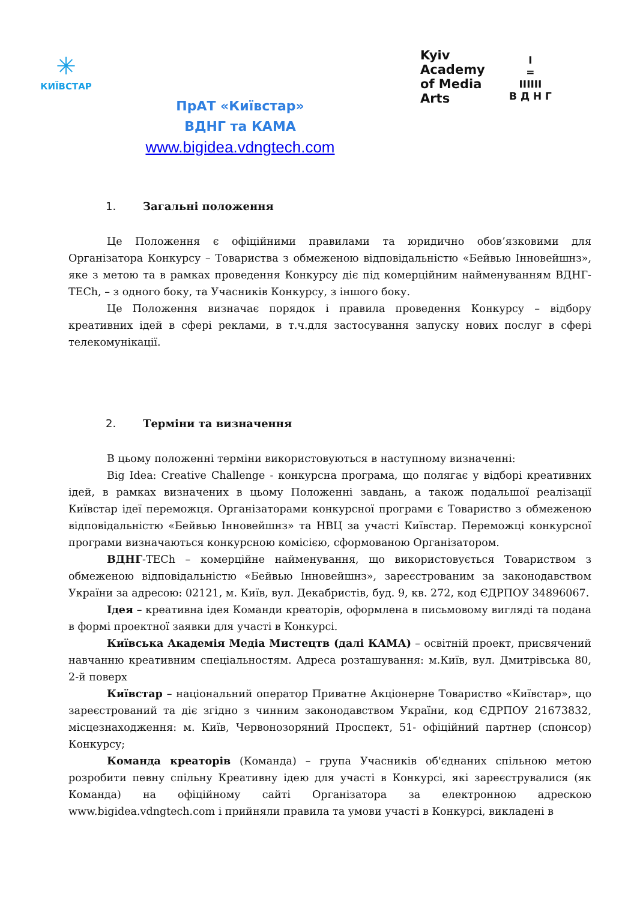✳
КИЇВСТАР
ПрАТ «Київстар»
ВДНГ та КАМА
www.bigidea.vdngtech.com
Kyiv
Academy
of Media
Arts
I
=
IIIIII
В Д Н Г
1. Загальні положення
Це Положення є офіційними правилами та юридично обов’язковими для Організатора Конкурсу – Товариства з обмеженою відповідальністю «Бейвью Інновейшнз», яке з метою та в рамках проведення Конкурсу діє під комерційним найменуванням ВДНГ-TECh, – з одного боку, та Учасників Конкурсу, з іншого боку.
Це Положення визначає порядок і правила проведення Конкурсу – відбору креативних ідей в сфері реклами, в т.ч.для застосування запуску нових послуг в сфері телекомунікації.
2. Терміни та визначення
В цьому положенні терміни використовуються в наступному визначенні:
Big Idea: Creative Challenge - конкурсна програма, що полягає у відборі креативних ідей, в рамках визначених в цьому Положенні завдань, а також подальшої реалізації Київстар ідеї переможця. Організаторами конкурсної програми є Товариство з обмеженою відповідальністю «Бейвью Інновейшнз» та НВЦ за участі Київстар. Переможці конкурсної програми визначаються конкурсною комісією, сформованою Організатором.
ВДНГ-TECh – комерційне найменування, що використовується Товариством з обмеженою відповідальністю «Бейвью Інновейшнз», зареєстрованим за законодавством України за адресою: 02121, м. Київ, вул. Декабристів, буд. 9, кв. 272, код ЄДРПОУ 34896067.
Ідея – креативна ідея Команди креаторів, оформлена в письмовому вигляді та подана в формі проектної заявки для участі в Конкурсі.
Київська Академія Медіа Мистецтв (далі КАМА) – освітній проект, присвячений навчанню креативним спеціальностям. Адреса розташування: м.Київ, вул. Дмитрівська 80, 2-й поверх
Київстар – національний оператор Приватне Акціонерне Товариство «Київстар», що зареєстрований та діє згідно з чинним законодавством України, код ЄДРПОУ 21673832, місцезнаходження: м. Київ, Червонозоряний Проспект, 51- офіційний партнер (спонсор) Конкурсу;
Команда креаторів (Команда) – група Учасників об'єднаних спільною метою розробити певну спільну Креативну ідею для участі в Конкурсі, які зареєструвалися (як Команда) на офіційному сайті Організатора за електронною адрескою www.bigidea.vdngtech.com і прийняли правила та умови участі в Конкурсі, викладені в